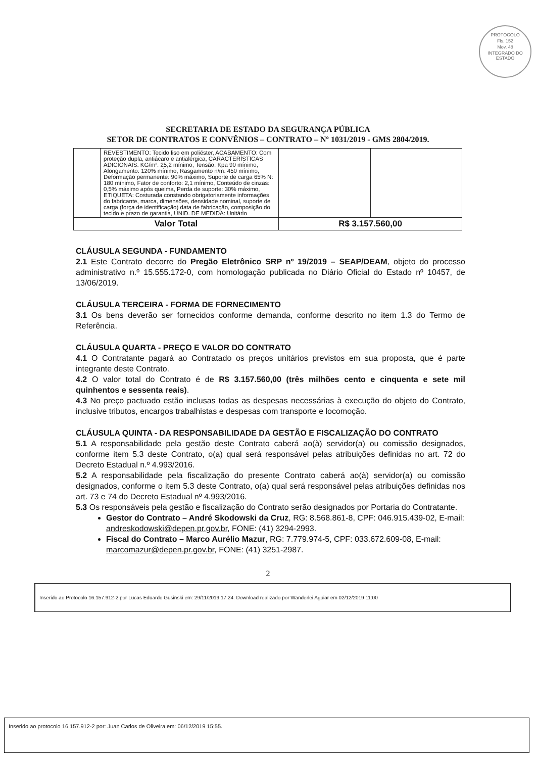PROTOCOLO
Fls. 152
Mov. 48
INTEGRADO DO ESTADO
SECRETARIA DE ESTADO DA SEGURANÇA PÚBLICA
SETOR DE CONTRATOS E CONVÊNIOS – CONTRATO – Nº 1031/2019 - GMS 2804/2019.
| | REVESTIMENTO: Tecido liso em poliéster, ACABAMENTO: Com proteção dupla, antiácaro e antialérgica, CARACTERÍSTICAS ADICIONAIS: KG/m³: 25,2 mínimo, Tensão: Kpa 90 mínimo, Alongamento: 120% mínimo, Rasgamento n/m: 450 mínimo, Deformação permanente: 90% máximo, Suporte de carga 65% N: 180 mínimo, Fator de conforto: 2,1 mínimo, Conteúdo de cinzas: 0,5% máximo após queima, Perda de suporte: 30% máximo, ETIQUETA: Costurada constando obrigatoriamente informações do fabricante, marca, dimensões, densidade nominal, suporte de carga (força de identificação) data de fabricação, composição do tecido e prazo de garantia, UNID. DE MEDIDA: Unitário | | |
| Valor Total | | R$ 3.157.560,00 | |
CLÁUSULA SEGUNDA - FUNDAMENTO
2.1 Este Contrato decorre do Pregão Eletrônico SRP nº 19/2019 – SEAP/DEAM, objeto do processo administrativo n.º 15.555.172-0, com homologação publicada no Diário Oficial do Estado nº 10457, de 13/06/2019.
CLÁUSULA TERCEIRA - FORMA DE FORNECIMENTO
3.1 Os bens deverão ser fornecidos conforme demanda, conforme descrito no item 1.3 do Termo de Referência.
CLÁUSULA QUARTA - PREÇO E VALOR DO CONTRATO
4.1 O Contratante pagará ao Contratado os preços unitários previstos em sua proposta, que é parte integrante deste Contrato.
4.2 O valor total do Contrato é de R$ 3.157.560,00 (três milhões cento e cinquenta e sete mil quinhentos e sessenta reais).
4.3 No preço pactuado estão inclusas todas as despesas necessárias à execução do objeto do Contrato, inclusive tributos, encargos trabalhistas e despesas com transporte e locomoção.
CLÁUSULA QUINTA - DA RESPONSABILIDADE DA GESTÃO E FISCALIZAÇÃO DO CONTRATO
5.1 A responsabilidade pela gestão deste Contrato caberá ao(à) servidor(a) ou comissão designados, conforme item 5.3 deste Contrato, o(a) qual será responsável pelas atribuições definidas no art. 72 do Decreto Estadual n.º 4.993/2016.
5.2 A responsabilidade pela fiscalização do presente Contrato caberá ao(à) servidor(a) ou comissão designados, conforme o item 5.3 deste Contrato, o(a) qual será responsável pelas atribuições definidas nos art. 73 e 74 do Decreto Estadual nº 4.993/2016.
5.3 Os responsáveis pela gestão e fiscalização do Contrato serão designados por Portaria do Contratante.
Gestor do Contrato – André Skodowski da Cruz, RG: 8.568.861-8, CPF: 046.915.439-02, E-mail: andreskodowski@depen.pr.gov.br, FONE: (41) 3294-2993.
Fiscal do Contrato – Marco Aurélio Mazur, RG: 7.779.974-5, CPF: 033.672.609-08, E-mail: marcomazur@depen.pr.gov.br, FONE: (41) 3251-2987.
2
Inserido ao Protocolo 16.157.912-2 por Lucas Eduardo Gusinski em: 29/11/2019 17:24. Download realizado por Wanderlei Aguiar em 02/12/2019 11:00
Inserido ao protocolo 16.157.912-2 por: Juan Carlos de Oliveira em: 06/12/2019 15:55.